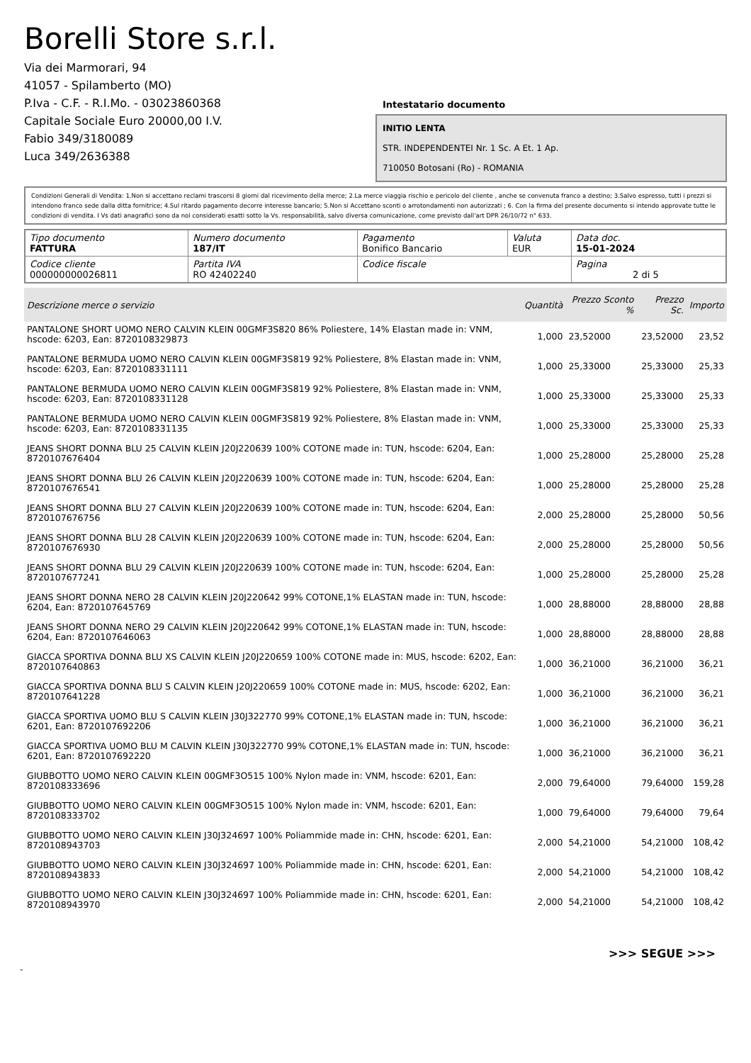Borelli Store s.r.l.
Via dei Marmorari, 94
41057 - Spilamberto (MO)
P.Iva - C.F. - R.I.Mo. - 03023860368
Capitale Sociale Euro 20000,00 I.V.
Fabio 349/3180089
Luca 349/2636388
Intestatario documento
INITIO LENTA
STR. INDEPENDENTEI Nr. 1 Sc. A Et. 1 Ap.
710050 Botosani (Ro) - ROMANIA
Condizioni Generali di Vendita: 1.Non si accettano reclami trascorsi 8 giorni dal ricevimento della merce; 2.La merce viaggia rischio e pericolo del cliente , anche se convenuta franco a destino; 3.Salvo espresso, tutti i prezzi si intendono franco sede dalla ditta fornitrice; 4.Sul ritardo pagamento decorre interesse bancario; 5.Non si Accettano sconti o arrotondamenti non autorizzati ; 6. Con la firma del presente documento si intendo approvate tutte le condizioni di vendita. I Vs dati anagrafici sono da noi considerati esatti sotto la Vs. responsabilità, salvo diversa comunicazione, come previsto dall'art DPR 26/10/72 n° 633.
| Tipo documento FATTURA | Numero documento 187/IT | Pagamento Bonifico Bancario | Valuta EUR | Data doc. 15-01-2024 |
| Codice cliente 000000000026811 | Partita IVA RO 42402240 | Codice fiscale | | Pagina 2 di 5 |
| Descrizione merce o servizio | Quantità | Prezzo Sconto % | Prezzo Sc. | Importo |
| --- | --- | --- | --- | --- |
| PANTALONE SHORT UOMO NERO CALVIN KLEIN 00GMF3S820 86% Poliestere, 14% Elastan made in: VNM, hscode: 6203, Ean: 8720108329873 | 1,000 | 23,52000 | 23,52000 | 23,52 |
| PANTALONE BERMUDA UOMO NERO CALVIN KLEIN 00GMF3S819 92% Poliestere, 8% Elastan made in: VNM, hscode: 6203, Ean: 8720108331111 | 1,000 | 25,33000 | 25,33000 | 25,33 |
| PANTALONE BERMUDA UOMO NERO CALVIN KLEIN 00GMF3S819 92% Poliestere, 8% Elastan made in: VNM, hscode: 6203, Ean: 8720108331128 | 1,000 | 25,33000 | 25,33000 | 25,33 |
| PANTALONE BERMUDA UOMO NERO CALVIN KLEIN 00GMF3S819 92% Poliestere, 8% Elastan made in: VNM, hscode: 6203, Ean: 8720108331135 | 1,000 | 25,33000 | 25,33000 | 25,33 |
| JEANS SHORT DONNA BLU 25 CALVIN KLEIN J20J220639 100% COTONE made in: TUN, hscode: 6204, Ean: 8720107676404 | 1,000 | 25,28000 | 25,28000 | 25,28 |
| JEANS SHORT DONNA BLU 26 CALVIN KLEIN J20J220639 100% COTONE made in: TUN, hscode: 6204, Ean: 8720107676541 | 1,000 | 25,28000 | 25,28000 | 25,28 |
| JEANS SHORT DONNA BLU 27 CALVIN KLEIN J20J220639 100% COTONE made in: TUN, hscode: 6204, Ean: 8720107676756 | 2,000 | 25,28000 | 25,28000 | 50,56 |
| JEANS SHORT DONNA BLU 28 CALVIN KLEIN J20J220639 100% COTONE made in: TUN, hscode: 6204, Ean: 8720107676930 | 2,000 | 25,28000 | 25,28000 | 50,56 |
| JEANS SHORT DONNA BLU 29 CALVIN KLEIN J20J220639 100% COTONE made in: TUN, hscode: 6204, Ean: 8720107677241 | 1,000 | 25,28000 | 25,28000 | 25,28 |
| JEANS SHORT DONNA NERO 28 CALVIN KLEIN J20J220642 99% COTONE,1% ELASTAN made in: TUN, hscode: 6204, Ean: 8720107645769 | 1,000 | 28,88000 | 28,88000 | 28,88 |
| JEANS SHORT DONNA NERO 29 CALVIN KLEIN J20J220642 99% COTONE,1% ELASTAN made in: TUN, hscode: 6204, Ean: 8720107646063 | 1,000 | 28,88000 | 28,88000 | 28,88 |
| GIACCA SPORTIVA DONNA BLU XS CALVIN KLEIN J20J220659 100% COTONE made in: MUS, hscode: 6202, Ean: 8720107640863 | 1,000 | 36,21000 | 36,21000 | 36,21 |
| GIACCA SPORTIVA DONNA BLU S CALVIN KLEIN J20J220659 100% COTONE made in: MUS, hscode: 6202, Ean: 8720107641228 | 1,000 | 36,21000 | 36,21000 | 36,21 |
| GIACCA SPORTIVA UOMO BLU S CALVIN KLEIN J30J322770 99% COTONE,1% ELASTAN made in: TUN, hscode: 6201, Ean: 8720107692206 | 1,000 | 36,21000 | 36,21000 | 36,21 |
| GIACCA SPORTIVA UOMO BLU M CALVIN KLEIN J30J322770 99% COTONE,1% ELASTAN made in: TUN, hscode: 6201, Ean: 8720107692220 | 1,000 | 36,21000 | 36,21000 | 36,21 |
| GIUBBOTTO UOMO NERO CALVIN KLEIN 00GMF3O515 100% Nylon made in: VNM, hscode: 6201, Ean: 8720108333696 | 2,000 | 79,64000 | 79,64000 | 159,28 |
| GIUBBOTTO UOMO NERO CALVIN KLEIN 00GMF3O515 100% Nylon made in: VNM, hscode: 6201, Ean: 8720108333702 | 1,000 | 79,64000 | 79,64000 | 79,64 |
| GIUBBOTTO UOMO NERO CALVIN KLEIN J30J324697 100% Poliammide made in: CHN, hscode: 6201, Ean: 8720108943703 | 2,000 | 54,21000 | 54,21000 | 108,42 |
| GIUBBOTTO UOMO NERO CALVIN KLEIN J30J324697 100% Poliammide made in: CHN, hscode: 6201, Ean: 8720108943833 | 2,000 | 54,21000 | 54,21000 | 108,42 |
| GIUBBOTTO UOMO NERO CALVIN KLEIN J30J324697 100% Poliammide made in: CHN, hscode: 6201, Ean: 8720108943970 | 2,000 | 54,21000 | 54,21000 | 108,42 |
>>> SEGUE >>>
-